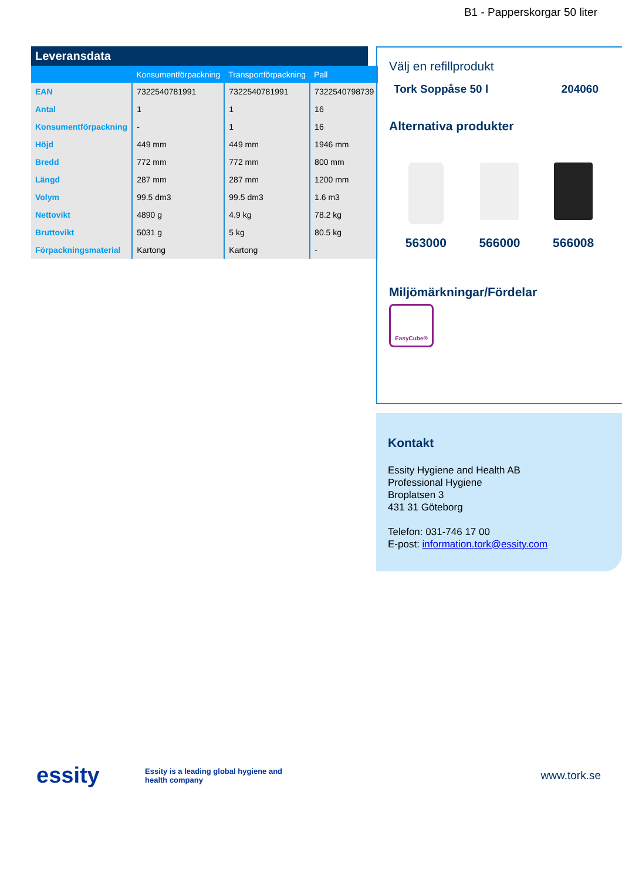B1 - Papperskorgar 50 liter
Leveransdata
| | Konsumentförpackning | Transportförpackning | Pall |
| --- | --- | --- | --- |
| EAN | 7322540781991 | 7322540781991 | 7322540798739 |
| Antal | 1 | 1 | 16 |
| Konsumentförpackning | - | 1 | 16 |
| Höjd | 449 mm | 449 mm | 1946 mm |
| Bredd | 772 mm | 772 mm | 800 mm |
| Längd | 287 mm | 287 mm | 1200 mm |
| Volym | 99.5 dm3 | 99.5 dm3 | 1.6 m3 |
| Nettovikt | 4890 g | 4.9 kg | 78.2 kg |
| Bruttovikt | 5031 g | 5 kg | 80.5 kg |
| Förpackningsmaterial | Kartong | Kartong | - |
Välj en refillprodukt
Tork Soppåse 50 l 204060
Alternativa produkter
563000 566000 566008
Miljömärkningar/Fördelar
EasyCube®
Kontakt
Essity Hygiene and Health AB
Professional Hygiene
Broplatsen 3
431 31 Göteborg
Telefon: 031-746 17 00
E-post: information.tork@essity.com
essity Essity is a leading global hygiene and health company www.tork.se